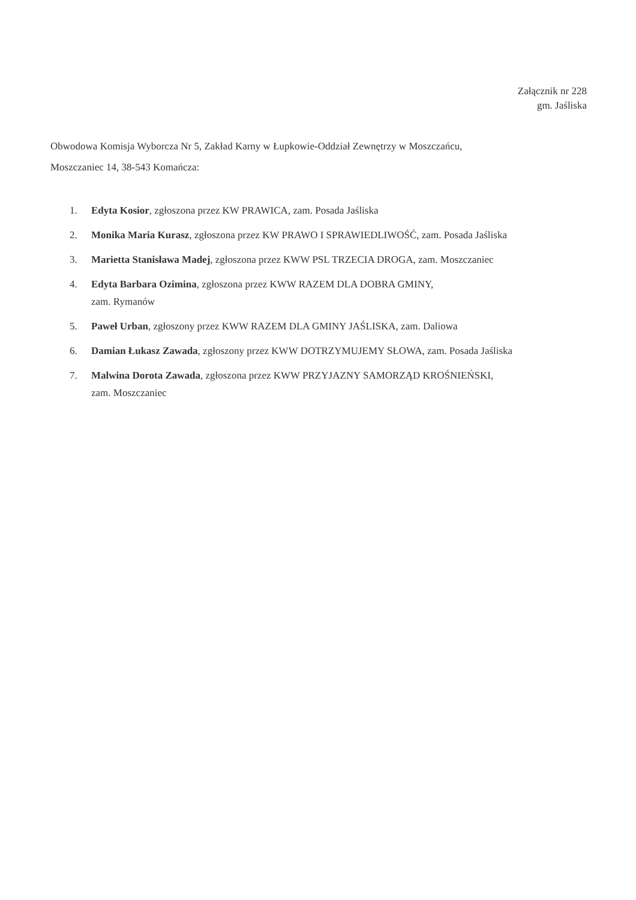Załącznik nr 228
gm. Jaśliska
Obwodowa Komisja Wyborcza Nr 5, Zakład Karny w Łupkowie-Oddział Zewnętrzy w Moszczańcu,
Moszczaniec 14, 38-543 Komańcza:
1. Edyta Kosior, zgłoszona przez KW PRAWICA, zam. Posada Jaśliska
2. Monika Maria Kurasz, zgłoszona przez KW PRAWO I SPRAWIEDLIWOŚĆ, zam. Posada Jaśliska
3. Marietta Stanisława Madej, zgłoszona przez KWW PSL TRZECIA DROGA, zam. Moszczaniec
4. Edyta Barbara Ozimina, zgłoszona przez KWW RAZEM DLA DOBRA GMINY,
zam. Rymanów
5. Paweł Urban, zgłoszony przez KWW RAZEM DLA GMINY JAŚLISKA, zam. Daliowa
6. Damian Łukasz Zawada, zgłoszony przez KWW DOTRZYMUJEMY SŁOWA, zam. Posada Jaśliska
7. Malwina Dorota Zawada, zgłoszona przez KWW PRZYJAZNY SAMORZĄD KROŚNIEŃSKI,
zam. Moszczaniec